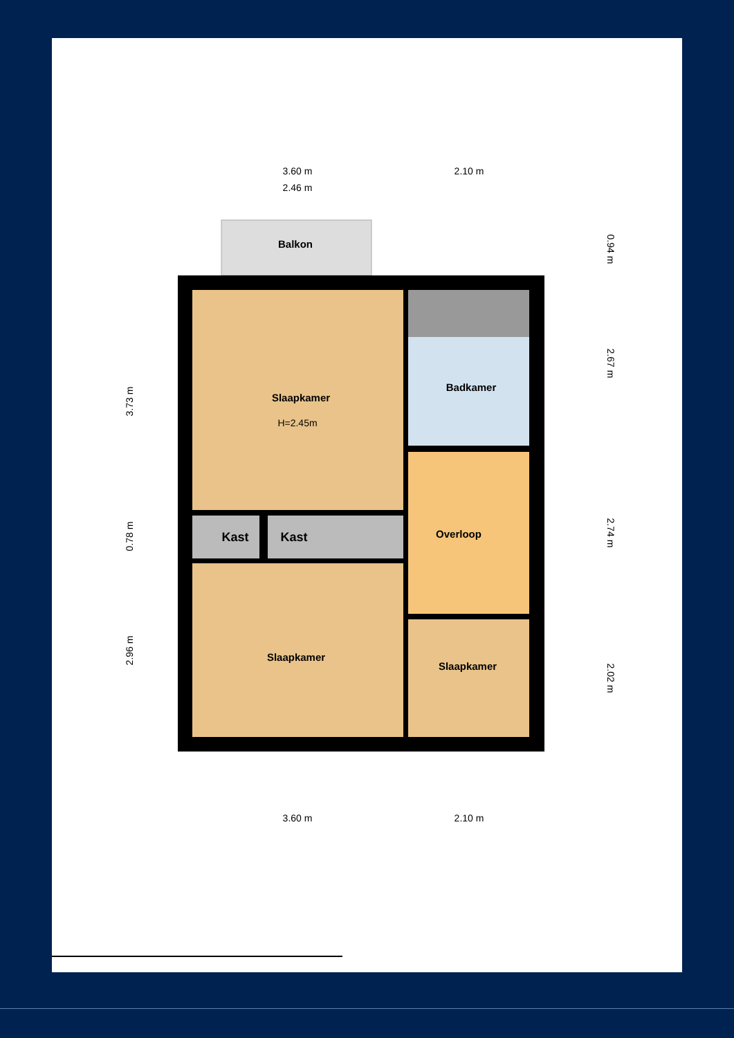3.60 m
2.10 m
2.46 m
3.60 m
2.10 m
3.73 m
0.78 m
2.96 m
0.94 m
2.67 m
2.74 m
2.02 m
Balkon
Slaapkamer
Badkamer
Overloop
Kast
Kast
Slaapkamer
Slaapkamer
H=2.45m